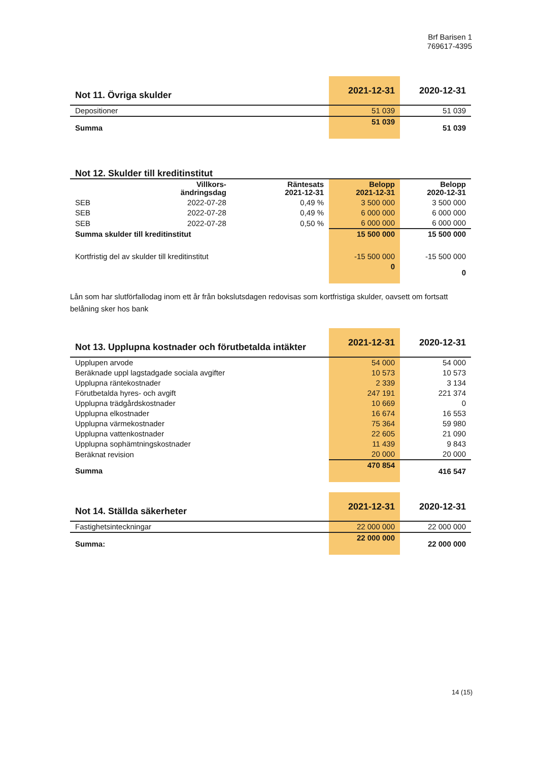Brf Barisen 1
769617-4395
| Not 11. Övriga skulder | 2021-12-31 | 2020-12-31 |
| --- | --- | --- |
| Depositioner | 51 039 | 51 039 |
| Summa | 51 039 | 51 039 |
| Not 12. Skulder till kreditinstitut | | | | |
| --- | --- | --- | --- | --- |
| | Villkors- ändringsdag | Räntesats 2021-12-31 | Belopp 2021-12-31 | Belopp 2020-12-31 |
| SEB | 2022-07-28 | 0,49 % | 3 500 000 | 3 500 000 |
| SEB | 2022-07-28 | 0,49 % | 6 000 000 | 6 000 000 |
| SEB | 2022-07-28 | 0,50 % | 6 000 000 | 6 000 000 |
| Summa skulder till kreditinstitut | | | 15 500 000 | 15 500 000 |
| Kortfristig del av skulder till kreditinstitut | | | -15 500 000 | -15 500 000 |
| | | | 0 | 0 |
Lån som har slutförfallodag inom ett år från bokslutsdagen redovisas som kortfristiga skulder, oavsett om fortsatt belåning sker hos bank
| Not 13. Upplupna kostnader och förutbetalda intäkter | 2021-12-31 | 2020-12-31 |
| --- | --- | --- |
| Upplupen arvode | 54 000 | 54 000 |
| Beräknade uppl lagstadgade sociala avgifter | 10 573 | 10 573 |
| Upplupna räntekostnader | 2 339 | 3 134 |
| Förutbetalda hyres- och avgift | 247 191 | 221 374 |
| Upplupna trädgårdskostnader | 10 669 | 0 |
| Upplupna elkostnader | 16 674 | 16 553 |
| Upplupna värmekostnader | 75 364 | 59 980 |
| Upplupna vattenkostnader | 22 605 | 21 090 |
| Upplupna sophämtningskostnader | 11 439 | 9 843 |
| Beräknat revision | 20 000 | 20 000 |
| Summa | 470 854 | 416 547 |
| Not 14. Ställda säkerheter | 2021-12-31 | 2020-12-31 |
| --- | --- | --- |
| Fastighetsinteckningar | 22 000 000 | 22 000 000 |
| Summa: | 22 000 000 | 22 000 000 |
14 (15)